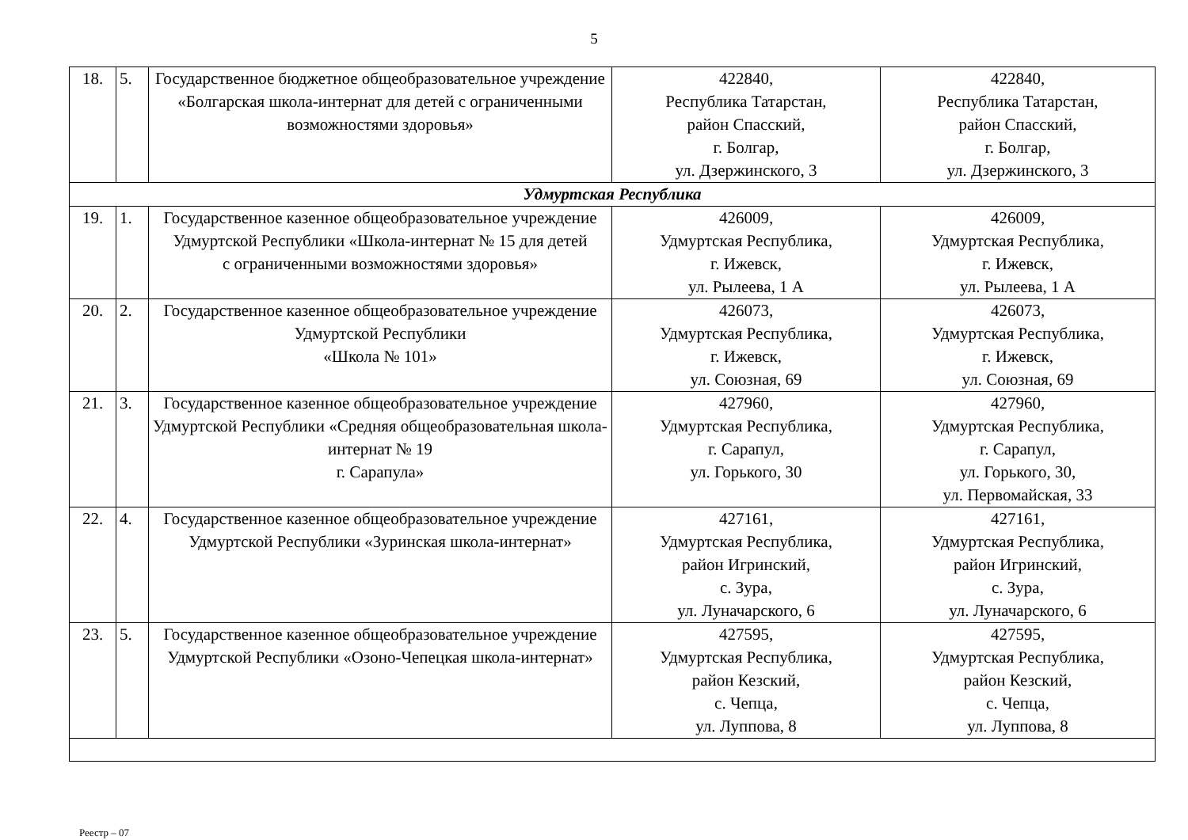5
| 18. | 5. | Государственное бюджетное общеобразовательное учреждение «Болгарская школа-интернат для детей с ограниченными возможностями здоровья» | 422840, Республика Татарстан, район Спасский, г. Болгар, ул. Дзержинского, 3 | 422840, Республика Татарстан, район Спасский, г. Болгар, ул. Дзержинского, 3 |
| Удмуртская Республика | | | | |
| 19. | 1. | Государственное казенное общеобразовательное учреждение Удмуртской Республики «Школа-интернат № 15 для детей с ограниченными возможностями здоровья» | 426009, Удмуртская Республика, г. Ижевск, ул. Рылеева, 1 А | 426009, Удмуртская Республика, г. Ижевск, ул. Рылеева, 1 А |
| 20. | 2. | Государственное казенное общеобразовательное учреждение Удмуртской Республики «Школа № 101» | 426073, Удмуртская Республика, г. Ижевск, ул. Союзная, 69 | 426073, Удмуртская Республика, г. Ижевск, ул. Союзная, 69 |
| 21. | 3. | Государственное казенное общеобразовательное учреждение Удмуртской Республики «Средняя общеобразовательная школа-интернат № 19 г. Сарапула» | 427960, Удмуртская Республика, г. Сарапул, ул. Горького, 30 | 427960, Удмуртская Республика, г. Сарапул, ул. Горького, 30, ул. Первомайская, 33 |
| 22. | 4. | Государственное казенное общеобразовательное учреждение Удмуртской Республики «Зуринская школа-интернат» | 427161, Удмуртская Республика, район Игринский, с. Зура, ул. Луначарского, 6 | 427161, Удмуртская Республика, район Игринский, с. Зура, ул. Луначарского, 6 |
| 23. | 5. | Государственное казенное общеобразовательное учреждение Удмуртской Республики «Озоно-Чепецкая школа-интернат» | 427595, Удмуртская Республика, район Кезский, с. Чепца, ул. Луппова, 8 | 427595, Удмуртская Республика, район Кезский, с. Чепца, ул. Луппова, 8 |
Реестр – 07